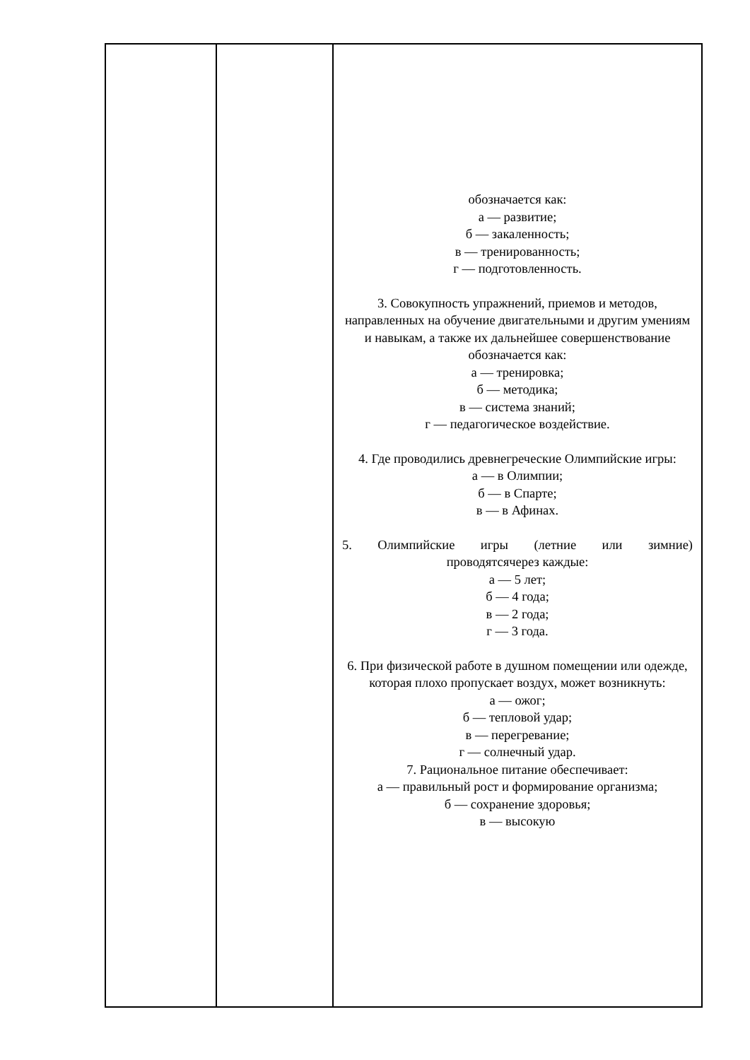| | | обозначается как: а — развитие; б — закаленность; в — тренированность; г — подготовленность. 3. Совокупность упражнений, приемов и методов, направленных на обучение двигательными и другим умениям и навыкам, а также их дальнейшее совершенствование обозначается как: а — тренировка; б — методика; в — система знаний; г — педагогическое воздействие. 4. Где проводились древнегреческие Олимпийские игры: а — в Олимпии; б — в Спарте; в — в Афинах. 5. Олимпийские игры (летние или зимние) проводятсячерез каждые: а — 5 лет; б — 4 года; в — 2 года; г — 3 года. 6. При физической работе в душном помещении или одежде, которая плохо пропускает воздух, может возникнуть: а — ожог; б — тепловой удар; в — перегревание; г — солнечный удар. 7. Рациональное питание обеспечивает: а — правильный рост и формирование организма; б — сохранение здоровья; в — высокую |